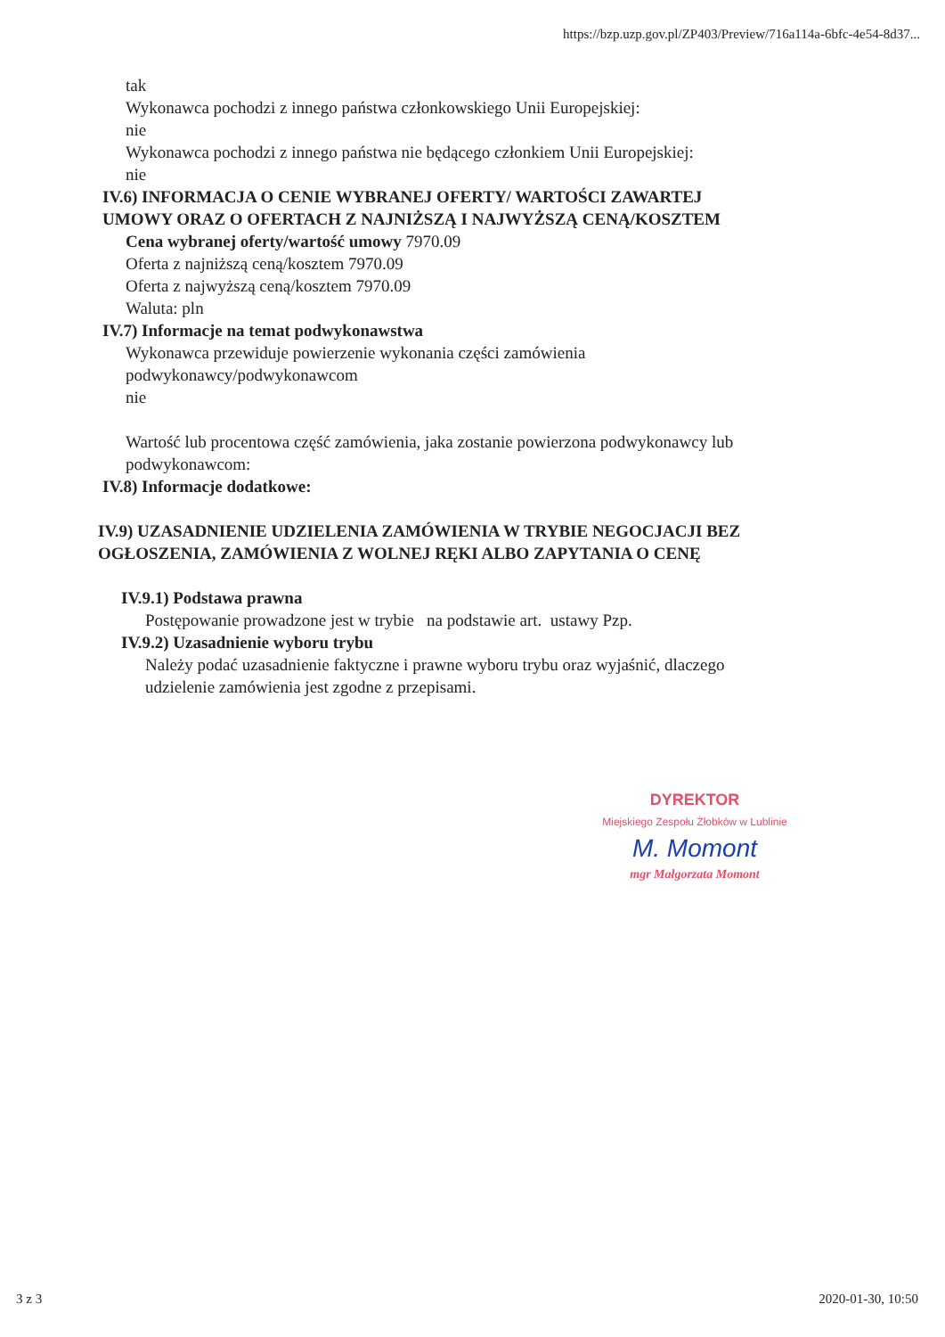https://bzp.uzp.gov.pl/ZP403/Preview/716a114a-6bfc-4e54-8d37...
tak
Wykonawca pochodzi z innego państwa członkowskiego Unii Europejskiej:
nie
Wykonawca pochodzi z innego państwa nie będącego członkiem Unii Europejskiej:
nie
IV.6) INFORMACJA O CENIE WYBRANEJ OFERTY/ WARTOŚCI ZAWARTEJ
UMOWY ORAZ O OFERTACH Z NAJNIŻSZĄ I NAJWYŻSZĄ CENĄ/KOSZTEM
Cena wybranej oferty/wartość umowy 7970.09
Oferta z najniższą ceną/kosztem 7970.09
Oferta z najwyższą ceną/kosztem 7970.09
Waluta: pln
IV.7) Informacje na temat podwykonawstwa
Wykonawca przewiduje powierzenie wykonania części zamówienia
podwykonawcy/podwykonawcom
nie
Wartość lub procentowa część zamówienia, jaka zostanie powierzona podwykonawcy lub
podwykonawcom:
IV.8) Informacje dodatkowe:
IV.9) UZASADNIENIE UDZIELENIA ZAMÓWIENIA W TRYBIE NEGOCJACJI BEZ
OGŁOSZENIA, ZAMÓWIENIA Z WOLNEJ RĘKI ALBO ZAPYTANIA O CENĘ
IV.9.1) Podstawa prawna
Postępowanie prowadzone jest w trybie na podstawie art. ustawy Pzp.
IV.9.2) Uzasadnienie wyboru trybu
Należy podać uzasadnienie faktyczne i prawne wyboru trybu oraz wyjaśnić, dlaczego
udzielenie zamówienia jest zgodne z przepisami.
DYREKTOR
Miejskiego Zespołu Żłobków w Lublinie
M. Momont
mgr Małgorzata Momont
3 z 3 2020-01-30, 10:50